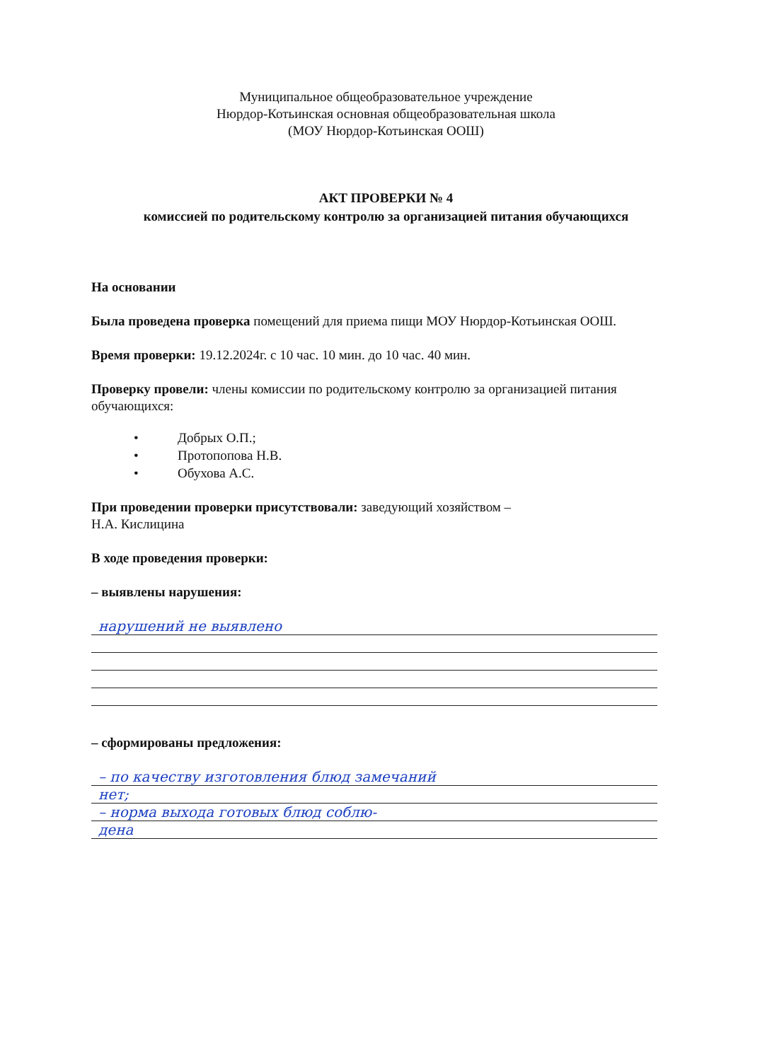Муниципальное общеобразовательное учреждение
Нюрдор-Котьинская основная общеобразовательная школа
(МОУ Нюрдор-Котьинская ООШ)
АКТ ПРОВЕРКИ № 4
комиссией по родительскому контролю за организацией питания обучающихся
На основании
Была проведена проверка помещений для приема пищи МОУ Нюрдор-Котьинская ООШ.
Время проверки: 19.12.2024г. с 10 час. 10 мин. до 10 час. 40 мин.
Проверку провели: члены комиссии по родительскому контролю за организацией питания обучающихся:
• Добрых О.П.;
• Протопопова Н.В.
• Обухова А.С.
При проведении проверки присутствовали: заведующий хозяйством –
Н.А. Кислицина
В ходе проведения проверки:
– выявлены нарушения:
нарушений не выявлено
– сформированы предложения:
– по качеству изготовления блюд замечаний
нет;
– норма выхода готовых блюд соблю-
дена